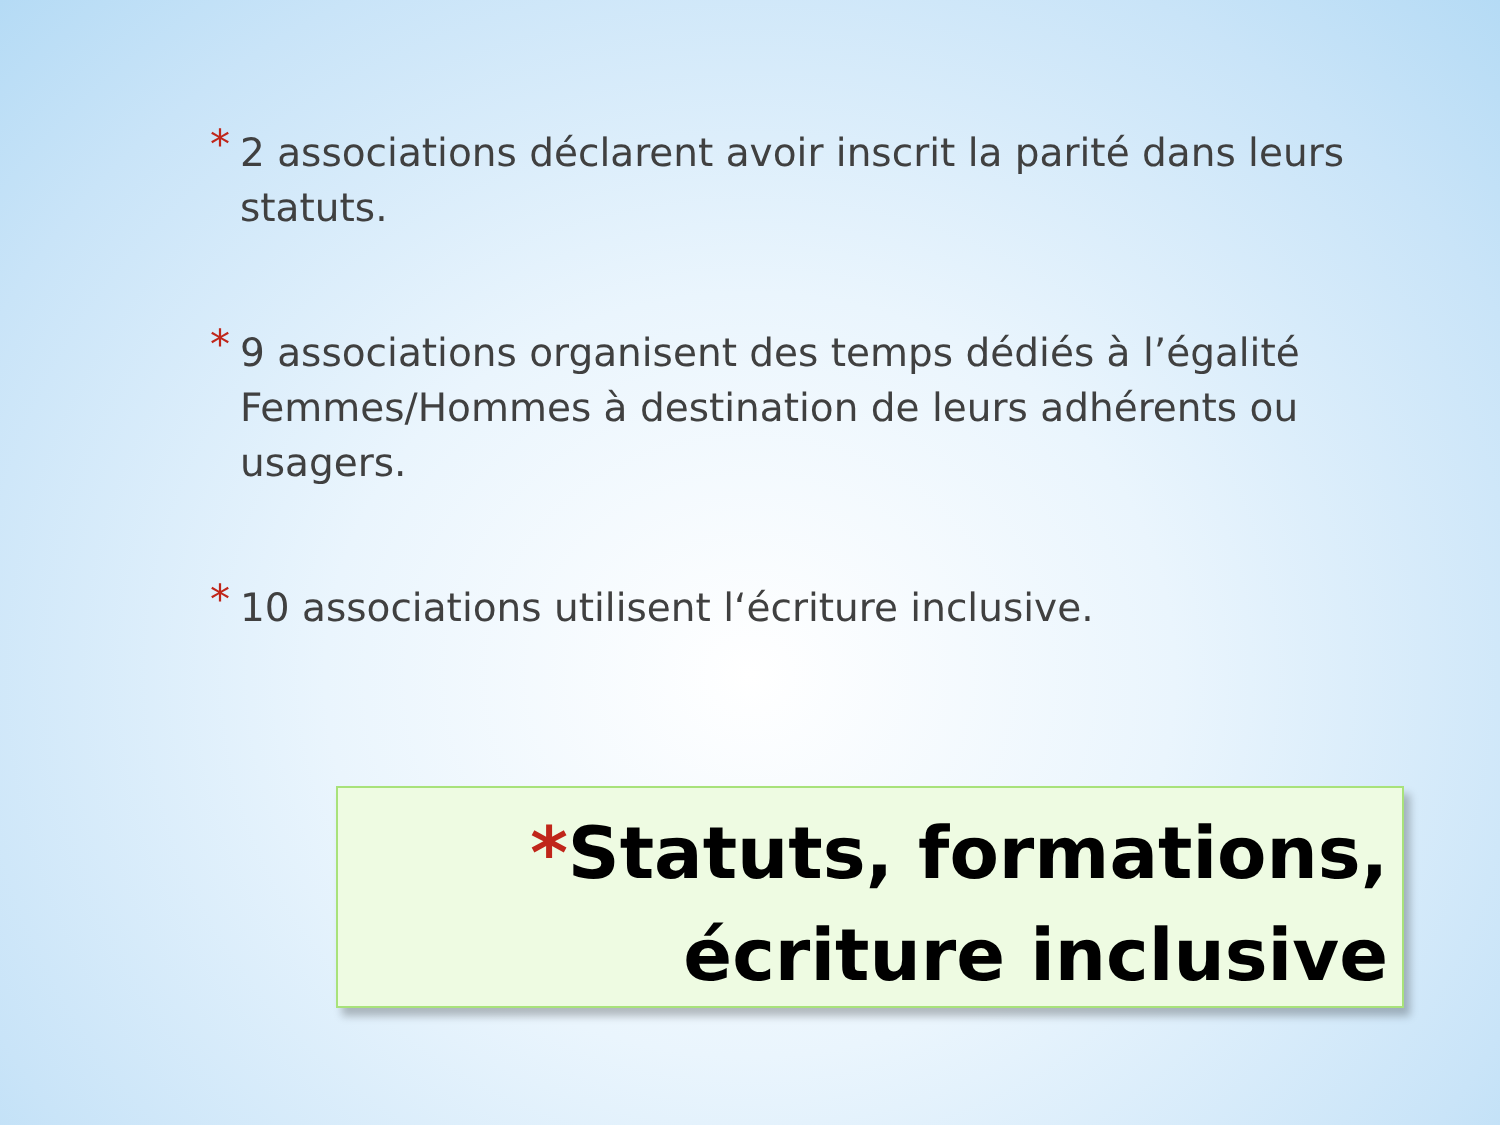* 2 associations déclarent avoir inscrit la parité dans leurs statuts.
* 9 associations organisent des temps dédiés à l’égalité Femmes/Hommes à destination de leurs adhérents ou usagers.
* 10 associations utilisent l‘écriture inclusive.
*Statuts, formations,
écriture inclusive